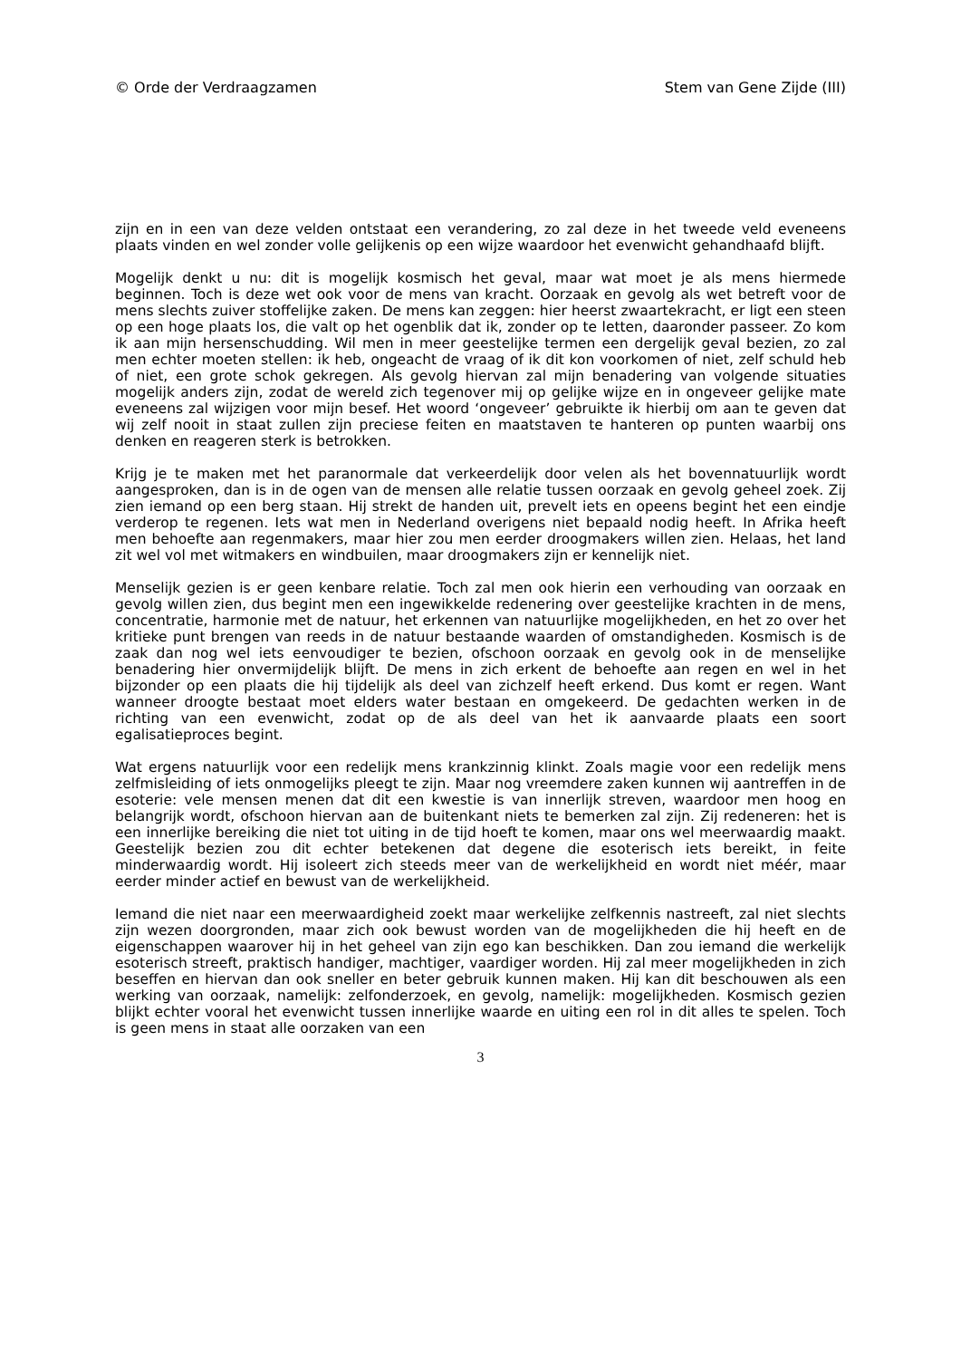© Orde der Verdraagzamen Stem van Gene Zijde (III)
zijn en in een van deze velden ontstaat een verandering, zo zal deze in het tweede veld eveneens plaats vinden en wel zonder volle gelijkenis op een wijze waardoor het evenwicht gehandhaafd blijft.
Mogelijk denkt u nu: dit is mogelijk kosmisch het geval, maar wat moet je als mens hiermede beginnen. Toch is deze wet ook voor de mens van kracht. Oorzaak en gevolg als wet betreft voor de mens slechts zuiver stoffelijke zaken. De mens kan zeggen: hier heerst zwaartekracht, er ligt een steen op een hoge plaats los, die valt op het ogenblik dat ik, zonder op te letten, daaronder passeer. Zo kom ik aan mijn hersenschudding. Wil men in meer geestelijke termen een dergelijk geval bezien, zo zal men echter moeten stellen: ik heb, ongeacht de vraag of ik dit kon voorkomen of niet, zelf schuld heb of niet, een grote schok gekregen. Als gevolg hiervan zal mijn benadering van volgende situaties mogelijk anders zijn, zodat de wereld zich tegenover mij op gelijke wijze en in ongeveer gelijke mate eveneens zal wijzigen voor mijn besef. Het woord ‘ongeveer’ gebruikte ik hierbij om aan te geven dat wij zelf nooit in staat zullen zijn preciese feiten en maatstaven te hanteren op punten waarbij ons denken en reageren sterk is betrokken.
Krijg je te maken met het paranormale dat verkeerdelijk door velen als het bovennatuurlijk wordt aangesproken, dan is in de ogen van de mensen alle relatie tussen oorzaak en gevolg geheel zoek. Zij zien iemand op een berg staan. Hij strekt de handen uit, prevelt iets en opeens begint het een eindje verderop te regenen. Iets wat men in Nederland overigens niet bepaald nodig heeft. In Afrika heeft men behoefte aan regenmakers, maar hier zou men eerder droogmakers willen zien. Helaas, het land zit wel vol met witmakers en windbuilen, maar droogmakers zijn er kennelijk niet.
Menselijk gezien is er geen kenbare relatie. Toch zal men ook hierin een verhouding van oorzaak en gevolg willen zien, dus begint men een ingewikkelde redenering over geestelijke krachten in de mens, concentratie, harmonie met de natuur, het erkennen van natuurlijke mogelijkheden, en het zo over het kritieke punt brengen van reeds in de natuur bestaande waarden of omstandigheden. Kosmisch is de zaak dan nog wel iets eenvoudiger te bezien, ofschoon oorzaak en gevolg ook in de menselijke benadering hier onvermijdelijk blijft. De mens in zich erkent de behoefte aan regen en wel in het bijzonder op een plaats die hij tijdelijk als deel van zichzelf heeft erkend. Dus komt er regen. Want wanneer droogte bestaat moet elders water bestaan en omgekeerd. De gedachten werken in de richting van een evenwicht, zodat op de als deel van het ik aanvaarde plaats een soort egalisatieproces begint.
Wat ergens natuurlijk voor een redelijk mens krankzinnig klinkt. Zoals magie voor een redelijk mens zelfmisleiding of iets onmogelijks pleegt te zijn. Maar nog vreemdere zaken kunnen wij aantreffen in de esoterie: vele mensen menen dat dit een kwestie is van innerlijk streven, waardoor men hoog en belangrijk wordt, ofschoon hiervan aan de buitenkant niets te bemerken zal zijn. Zij redeneren: het is een innerlijke bereiking die niet tot uiting in de tijd hoeft te komen, maar ons wel meerwaardig maakt. Geestelijk bezien zou dit echter betekenen dat degene die esoterisch iets bereikt, in feite minderwaardig wordt. Hij isoleert zich steeds meer van de werkelijkheid en wordt niet méér, maar eerder minder actief en bewust van de werkelijkheid.
Iemand die niet naar een meerwaardigheid zoekt maar werkelijke zelfkennis nastreeft, zal niet slechts zijn wezen doorgronden, maar zich ook bewust worden van de mogelijkheden die hij heeft en de eigenschappen waarover hij in het geheel van zijn ego kan beschikken. Dan zou iemand die werkelijk esoterisch streeft, praktisch handiger, machtiger, vaardiger worden. Hij zal meer mogelijkheden in zich beseffen en hiervan dan ook sneller en beter gebruik kunnen maken. Hij kan dit beschouwen als een werking van oorzaak, namelijk: zelfonderzoek, en gevolg, namelijk: mogelijkheden. Kosmisch gezien blijkt echter vooral het evenwicht tussen innerlijke waarde en uiting een rol in dit alles te spelen. Toch is geen mens in staat alle oorzaken van een
3